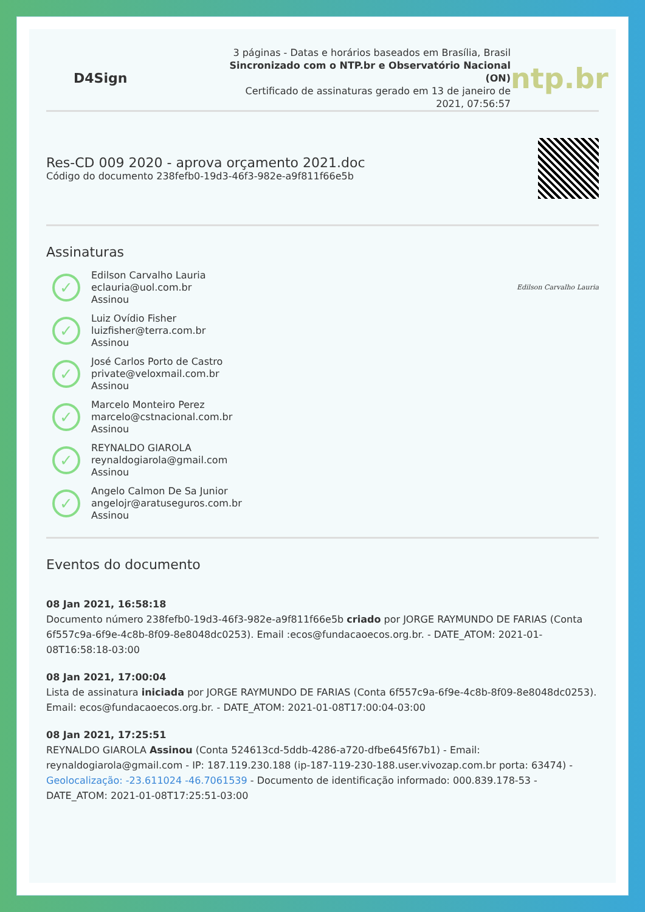D4Sign
3 páginas - Datas e horários baseados em Brasília, Brasil
Sincronizado com o NTP.br e Observatório Nacional (ON)
Certificado de assinaturas gerado em 13 de janeiro de 2021, 07:56:57
ntp.br
Res-CD 009 2020 - aprova orçamento 2021.doc
Código do documento 238fefb0-19d3-46f3-982e-a9f811f66e5b
Assinaturas
✓
Edilson Carvalho Lauria
eclauria@uol.com.br
Assinou
Edilson Carvalho Lauria
✓
Luiz Ovídio Fisher
luizfisher@terra.com.br
Assinou
✓
José Carlos Porto de Castro
private@veloxmail.com.br
Assinou
✓
Marcelo Monteiro Perez
marcelo@cstnacional.com.br
Assinou
✓
REYNALDO GIAROLA
reynaldogiarola@gmail.com
Assinou
✓
Angelo Calmon De Sa Junior
angelojr@aratuseguros.com.br
Assinou
Eventos do documento
08 Jan 2021, 16:58:18
Documento número 238fefb0-19d3-46f3-982e-a9f811f66e5b criado por JORGE RAYMUNDO DE FARIAS (Conta 6f557c9a-6f9e-4c8b-8f09-8e8048dc0253). Email :ecos@fundacaoecos.org.br. - DATE_ATOM: 2021-01-08T16:58:18-03:00
08 Jan 2021, 17:00:04
Lista de assinatura iniciada por JORGE RAYMUNDO DE FARIAS (Conta 6f557c9a-6f9e-4c8b-8f09-8e8048dc0253). Email: ecos@fundacaoecos.org.br. - DATE_ATOM: 2021-01-08T17:00:04-03:00
08 Jan 2021, 17:25:51
REYNALDO GIAROLA Assinou (Conta 524613cd-5ddb-4286-a720-dfbe645f67b1) - Email: reynaldogiarola@gmail.com - IP: 187.119.230.188 (ip-187-119-230-188.user.vivozap.com.br porta: 63474) - Geolocalização: -23.611024 -46.7061539 - Documento de identificação informado: 000.839.178-53 - DATE_ATOM: 2021-01-08T17:25:51-03:00